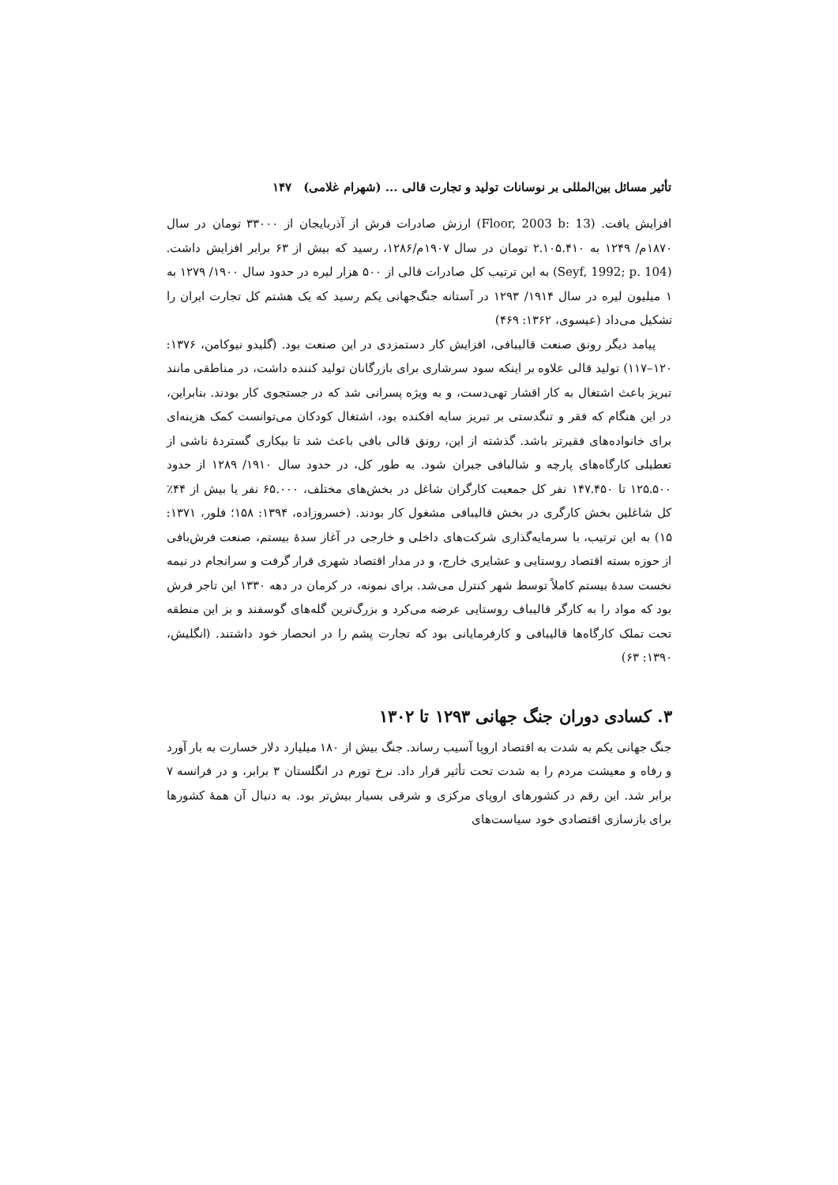تأثیر مسائل بین‌المللی بر نوسانات تولید و تجارت قالی ... (شهرام غلامی) ۱۴۷
افزایش یافت. (Floor, 2003 b: 13) ارزش صادرات فرش از آذربایجان از ۳۳۰۰۰ تومان در سال ۱۸۷۰م/ ۱۲۴۹ به ۲.۱۰۵.۴۱۰ تومان در سال ۱۹۰۷م/۱۲۸۶، رسید که بیش از ۶۳ برابر افزایش داشت. (Seyf, 1992; p. 104) به این ترتیب کل صادرات قالی از ۵۰۰ هزار لیره در حدود سال ۱۹۰۰/ ۱۲۷۹ به ۱ میلیون لیره در سال ۱۹۱۴/ ۱۲۹۳ در آستانه جنگ‌جهانی یکم رسید که یک هشتم کل تجارت ایران را تشکیل می‌داد (عیسوی، ۱۳۶۲: ۴۶۹)
پیامد دیگر رونق صنعت قالیبافی، افزایش کار دستمزدی در این صنعت بود. (گلیدو نیوکامن، ۱۳۷۶: ۱۲۰–۱۱۷) تولید قالی علاوه بر اینکه سود سرشاری برای بازرگانان تولید کننده داشت، در مناطقی مانند تبریز باعث اشتغال به کار اقشار تهی‌دست، و به ویژه پسرانی شد که در جستجوی کار بودند. بنابراین، در این هنگام که فقر و تنگدستی بر تبریز سایه افکنده بود، اشتغال کودکان می‌توانست کمک هزینه‌ای برای خانواده‌های فقیرتر باشد. گذشته از این، رونق قالی بافی باعث شد تا بیکاری گستردهٔ ناشی از تعطیلی کارگاه‌های پارچه و شالبافی جبران شود. به طور کل، در حدود سال ۱۹۱۰/ ۱۲۸۹ از حدود ۱۲۵.۵۰۰ تا ۱۴۷.۴۵۰ نفر کل جمعیت کارگران شاغل در بخش‌های مختلف، ۶۵.۰۰۰ نفر یا بیش از ۴۴٪ کل شاغلین بخش کارگری در بخش قالیبافی مشغول کار بودند. (خسروزاده، ۱۳۹۴: ۱۵۸؛ فلور، ۱۳۷۱: ۱۵) به این ترتیب، با سرمایه‌گذاری شرکت‌های داخلی و خارجی در آغاز سدهٔ بیستم، صنعت فرش‌بافی از حوزه بسته اقتصاد روستایی و عشایری خارج، و در مدار اقتصاد شهری قرار گرفت و سرانجام در نیمه نخست سدهٔ بیستم کاملاً توسط شهر کنترل می‌شد. برای نمونه، در کرمان در دهه ۱۳۳۰ این تاجر فرش بود که مواد را به کارگر قالیباف روستایی عرضه می‌کرد و بزرگ‌ترین گله‌های گوسفند و بز این منطقه تحت تملک کارگاه‌ها قالیبافی و کارفرمایانی بود که تجارت پشم را در انحصار خود داشتند. (انگلیش، ۱۳۹۰: ۶۳)
۳. کسادی دوران جنگ جهانی ۱۲۹۳ تا ۱۳۰۲
جنگ جهانی یکم به شدت به اقتصاد اروپا آسیب رساند. جنگ بیش از ۱۸۰ میلیارد دلار خسارت به بار آورد و رفاه و معیشت مردم را به شدت تحت تأثیر قرار داد. نرخ تورم در انگلستان ۳ برابر، و در فرانسه ۷ برابر شد. این رقم در کشورهای اروپای مرکزی و شرقی بسیار بیش‌تر بود. به دنبال آن همهٔ کشورها برای بازسازی اقتصادی خود سیاست‌های